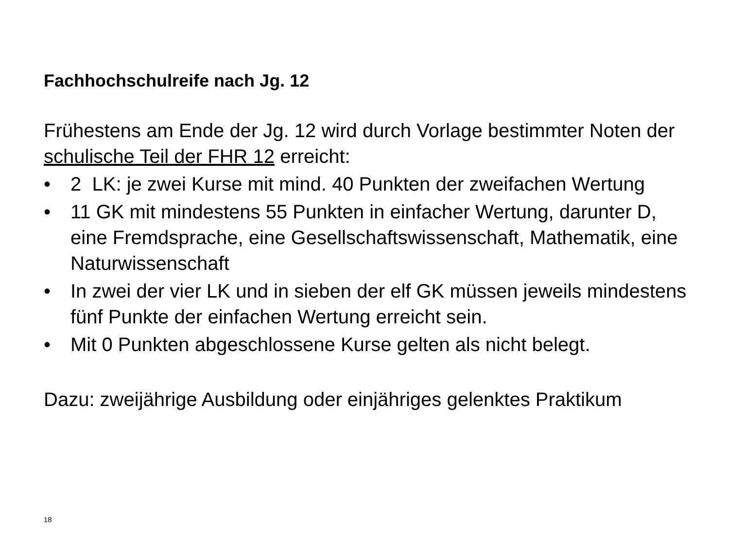Fachhochschulreife nach Jg. 12
Frühestens am Ende der Jg. 12 wird durch Vorlage bestimmter Noten der schulische Teil der FHR 12 erreicht:
• 2 LK: je zwei Kurse mit mind. 40 Punkten der zweifachen Wertung
• 11 GK mit mindestens 55 Punkten in einfacher Wertung, darunter D, eine Fremdsprache, eine Gesellschaftswissenschaft, Mathematik, eine Naturwissenschaft
• In zwei der vier LK und in sieben der elf GK müssen jeweils mindestens fünf Punkte der einfachen Wertung erreicht sein.
• Mit 0 Punkten abgeschlossene Kurse gelten als nicht belegt.
Dazu: zweijährige Ausbildung oder einjähriges gelenktes Praktikum
18